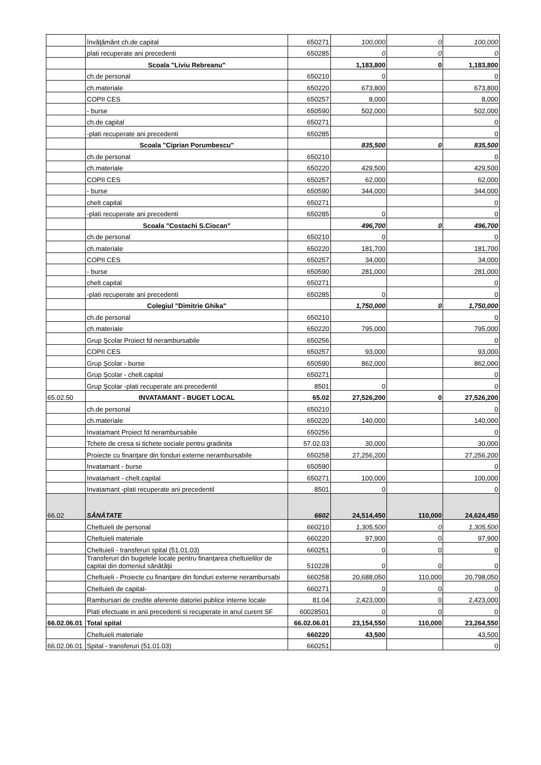| | învăţământ ch.de capital | 650271 | 100,000 | 0 | 100,000 |
| | plati recuperate ani precedenti | 650285 | 0 | 0 | 0 |
| | Scoala "Liviu Rebreanu" | | 1,183,800 | 0 | 1,183,800 |
| | ch.de personal | 650210 | 0 | | 0 |
| | ch.materiale | 650220 | 673,800 | | 673,800 |
| | COPII CES | 650257 | 8,000 | | 8,000 |
| | - burse | 650590 | 502,000 | | 502,000 |
| | ch.de capital | 650271 | | | 0 |
| | -plati recuperate ani precedenti | 650285 | | | 0 |
| | Scoala "Ciprian Porumbescu" | | 835,500 | 0 | 835,500 |
| | ch.de personal | 650210 | | | 0 |
| | ch.materiale | 650220 | 429,500 | | 429,500 |
| | COPII CES | 650257 | 62,000 | | 62,000 |
| | - burse | 650590 | 344,000 | | 344,000 |
| | chelt capital | 650271 | | | 0 |
| | -plati recuperate ani precedenti | 650285 | 0 | | 0 |
| | Scoala "Costachi S.Ciocan" | | 496,700 | 0 | 496,700 |
| | ch.de personal | 650210 | 0 | | 0 |
| | ch.materiale | 650220 | 181,700 | | 181,700 |
| | COPII CES | 650257 | 34,000 | | 34,000 |
| | - burse | 650590 | 281,000 | | 281,000 |
| | chelt capital | 650271 | | | 0 |
| | -plati recuperate ani precedenti | 650285 | 0 | | 0 |
| | Colegiul "Dimitrie Ghika" | | 1,750,000 | 0 | 1,750,000 |
| | ch.de personal | 650210 | | | 0 |
| | ch.materiale | 650220 | 795,000 | | 795,000 |
| | Grup Şcolar Proiect fd nerambursabile | 650256 | | | 0 |
| | COPII CES | 650257 | 93,000 | | 93,000 |
| | Grup Şcolar - burse | 650590 | 862,000 | | 862,000 |
| | Grup Şcolar - chelt.capital | 650271 | | | 0 |
| | Grup Şcolar -plati recuperate ani precedentil | 8501 | 0 | | 0 |
| 65.02.50 | INVATAMANT - BUGET LOCAL | 65.02 | 27,526,200 | 0 | 27,526,200 |
| | ch.de personal | 650210 | | | 0 |
| | ch.materiale | 650220 | 140,000 | | 140,000 |
| | Invatamant Proiect fd nerambursabile | 650256 | | | 0 |
| | Tchete de cresa si tichete sociale pentru gradinita | 57.02.03 | 30,000 | | 30,000 |
| | Proiecte cu finanţare din fonduri externe nerambursabile | 650258 | 27,256,200 | | 27,256,200 |
| | Invatamant - burse | 650590 | | | 0 |
| | Invatamant - chelt.capital | 650271 | 100,000 | | 100,000 |
| | Invatamant -plati recuperate ani precedentil | 8501 | 0 | | 0 |
| 66.02 | SĂNĂTATE | 6602 | 24,514,450 | 110,000 | 24,624,450 |
| | Cheltuieli de personal | 660210 | 1,305,500 | 0 | 1,305,500 |
| | Cheltuieli materiale | 660220 | 97,900 | 0 | 97,900 |
| | Cheltuieli - transferuri spital (51.01.03) | 660251 | 0 | 0 | 0 |
| | Transferuri din bugetele locale pentru finanţarea cheltuielilor de capital din domeniul sănătăţii | 510228 | 0 | 0 | 0 |
| | Cheltuieli - Proiecte cu finanţare din fonduri externe nerambursabi | 660258 | 20,688,050 | 110,000 | 20,798,050 |
| | Cheltuieli de capital- | 660271 | 0 | 0 | 0 |
| | Rambursari de credite aferente datoriei publice interne locale | 81.04 | 2,423,000 | 0 | 2,423,000 |
| | Plati efectuate in anii precedenti si recuperate in anul curent SF | 60028501 | 0 | 0 | 0 |
| 66.02.06.01 | Total spital | 66.02.06.01 | 23,154,550 | 110,000 | 23,264,550 |
| | Cheltuieli materiale | 660220 | 43,500 | | 43,500 |
| 66.02.06.01 | Spital - transferuri (51.01.03) | 660251 | | | 0 |